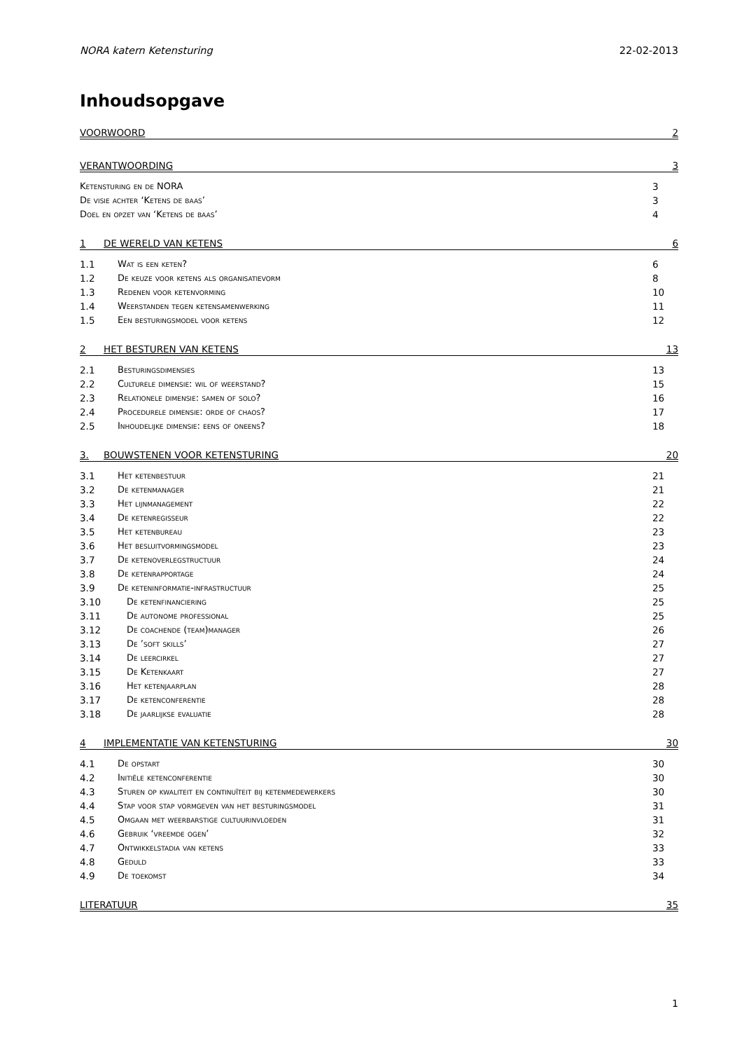NORA katern Ketensturing 22-02-2013
Inhoudsopgave
VOORWOORD 2
VERANTWOORDING 3
Ketensturing en de NORA 3
De visie achter ‘Ketens de baas’ 3
Doel en opzet van ‘Ketens de baas’ 4
1 DE WERELD VAN KETENS 6
1.1 Wat is een keten? 6
1.2 De keuze voor ketens als organisatievorm 8
1.3 Redenen voor ketenvorming 10
1.4 Weerstanden tegen ketensamenwerking 11
1.5 Een besturingsmodel voor ketens 12
2 HET BESTUREN VAN KETENS 13
2.1 Besturingsdimensies 13
2.2 Culturele dimensie: wil of weerstand? 15
2.3 Relationele dimensie: samen of solo? 16
2.4 Procedurele dimensie: orde of chaos? 17
2.5 Inhoudelijke dimensie: eens of oneens? 18
3. BOUWSTENEN VOOR KETENSTURING 20
3.1 Het ketenbestuur 21
3.2 De ketenmanager 21
3.3 Het lijnmanagement 22
3.4 De ketenregisseur 22
3.5 Het ketenbureau 23
3.6 Het besluitvormingsmodel 23
3.7 De ketenoverlegstructuur 24
3.8 De ketenrapportage 24
3.9 De keteninformatie-infrastructuur 25
3.10 De ketenfinanciering 25
3.11 De autonome professional 25
3.12 De coachende (team)manager 26
3.13 De ’soft skills’ 27
3.14 De leercirkel 27
3.15 De Ketenkaart 27
3.16 Het ketenjaarplan 28
3.17 De ketenconferentie 28
3.18 De jaarlijkse evaluatie 28
4 IMPLEMENTATIE VAN KETENSTURING 30
4.1 De opstart 30
4.2 Initiële ketenconferentie 30
4.3 Sturen op kwaliteit en continuïteit bij ketenmedewerkers 30
4.4 Stap voor stap vormgeven van het besturingsmodel 31
4.5 Omgaan met weerbarstige cultuurinvloeden 31
4.6 Gebruik ‘vreemde ogen’ 32
4.7 Ontwikkelstadia van ketens 33
4.8 Geduld 33
4.9 De toekomst 34
LITERATUUR 35
1